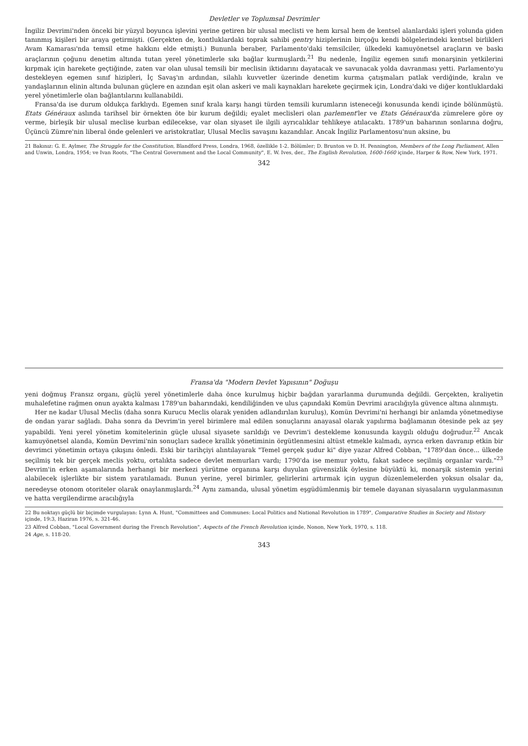Devletler ve Toplumsal Devrimler
İngiliz Devrimi'nden önceki bir yüzyıl boyunca işlevini yerine getiren bir ulusal meclisti ve hem kırsal hem de kentsel alanlardaki işleri yolunda giden tanınmış kişileri bir araya getirmişti. (Gerçekten de, kontluklardaki toprak sahibi gentry hiziplerinin birçoğu kendi bölgelerindeki kentsel birlikleri Avam Kamarası'nda temsil etme hakkını elde etmişti.) Bununla beraber, Parlamento'daki temsilciler, ülkedeki kamuyönetsel araçların ve baskı araçlarının çoğunu denetim altında tutan yerel yönetimlerle sıkı bağlar kurmuşlardı.<sup>21</sup> Bu nedenle, İngiliz egemen sınıfı monarşinin yetkilerini kırpmak için harekete geçtiğinde, zaten var olan ulusal temsili bir meclisin iktidarını dayatacak ve savunacak yolda davranması yetti. Parlamento'yu destekleyen egemen sınıf hizipleri, İç Savaş'ın ardından, silahlı kuvvetler üzerinde denetim kurma çatışmaları patlak verdiğinde, kralın ve yandaşlarının elinin altında bulunan güçlere en azından eşit olan askeri ve mali kaynakları harekete geçirmek için, Londra'daki ve diğer kontluklardaki yerel yönetimlerle olan bağlantılarını kullanabildi.
Fransa'da ise durum oldukça farklıydı. Egemen sınıf krala karşı hangi türden temsili kurumların isteneceği konusunda kendi içinde bölünmüştü. Etats Généraux aslında tarihsel bir örnekten öte bir kurum değildi; eyalet meclisleri olan parlement'ler ve Etats Généraux'da zümrelere göre oy verme, birleşik bir ulusal meclise kurban edilecekse, var olan siyaset ile ilgili ayrıcalıklar tehlikeye atılacaktı. 1789'un baharının sonlarına doğru, Üçüncü Zümre'nin liberal önde gelenleri ve aristokratlar, Ulusal Meclis savaşını kazandılar. Ancak İngiliz Parlamentosu'nun aksine, bu
21 Bakınız: G. E. Aylmer, The Struggle for the Constitution, Blandford Press, Londra, 1968, özellikle 1-2. Bölümler; D. Brunton ve D. H. Pennington, Members of the Long Parliament, Allen and Unwin, Londra, 1954; ve Ivan Roots, "The Central Government and the Local Community", E. W. Ives, der., The English Revolution, 1600-1660 içinde, Harper & Row, New York, 1971.
342
Fransa'da "Modern Devlet Yapısının" Doğuşu
yeni doğmuş Fransız organı, güçlü yerel yönetimlerle daha önce kurulmuş hiçbir bağdan yararlanma durumunda değildi. Gerçekten, kraliyetin muhalefetine rağmen onun ayakta kalması 1789'un baharındaki, kendiliğinden ve ulus çapındaki Komün Devrimi aracılığıyla güvence altına alınmıştı.
Her ne kadar Ulusal Meclis (daha sonra Kurucu Meclis olarak yeniden adlandırılan kuruluş), Komün Devrimi'ni herhangi bir anlamda yönetmediyse de ondan yarar sağladı. Daha sonra da Devrim'in yerel birimlere mal edilen sonuçlarını anayasal olarak yapılırma bağlamanın ötesinde pek az şey yapabildi. Yeni yerel yönetim komitelerinin güçle ulusal siyasete sarıldığı ve Devrim'i destekleme konusunda kaygılı olduğu doğrudur.<sup>22</sup> Ancak kamuyönetsel alanda, Komün Devrimi'nin sonuçları sadece krallık yönetiminin örgütlenmesini altüst etmekle kalmadı, ayrıca erken davranıp etkin bir devrimci yönetimin ortaya çıkışını önledi. Eski bir tarihçiyi alıntılayarak "Temel gerçek şudur ki" diye yazar Alfred Cobban, "1789'dan önce... ülkede seçilmiş tek bir gerçek meclis yoktu, ortalıkta sadece devlet memurları vardı; 1790'da ise memur yoktu, fakat sadece seçilmiş organlar vardı."<sup>23</sup> Devrim'in erken aşamalarında herhangi bir merkezi yürütme organına karşı duyulan güvensizlik öylesine büyüktü ki, monarşik sistemin yerini alabilecek işlerlikte bir sistem yaratılamadı. Bunun yerine, yerel birimler, gelirlerini artırmak için uygun düzenlemelerden yoksun olsalar da, neredeyse otonom otoriteler olarak onaylanmışlardı.<sup>24</sup> Aynı zamanda, ulusal yönetim eşgüdümlenmiş bir temele dayanan siyasaların uygulanmasının ve hatta vergilendirme aracılığıyla
22 Bu noktayı güçlü bir biçimde vurgulayan: Lynn A. Hunt, "Committees and Communes: Local Politics and National Revolution in 1789", Comparative Studies in Society and History içinde, 19:3, Haziran 1976, s. 321-46.
23 Alfred Cobban, "Local Government during the French Revolution", Aspects of the French Revolution içinde, Nonon, New York, 1970, s. 118.
24 Age, s. 118-20.
343